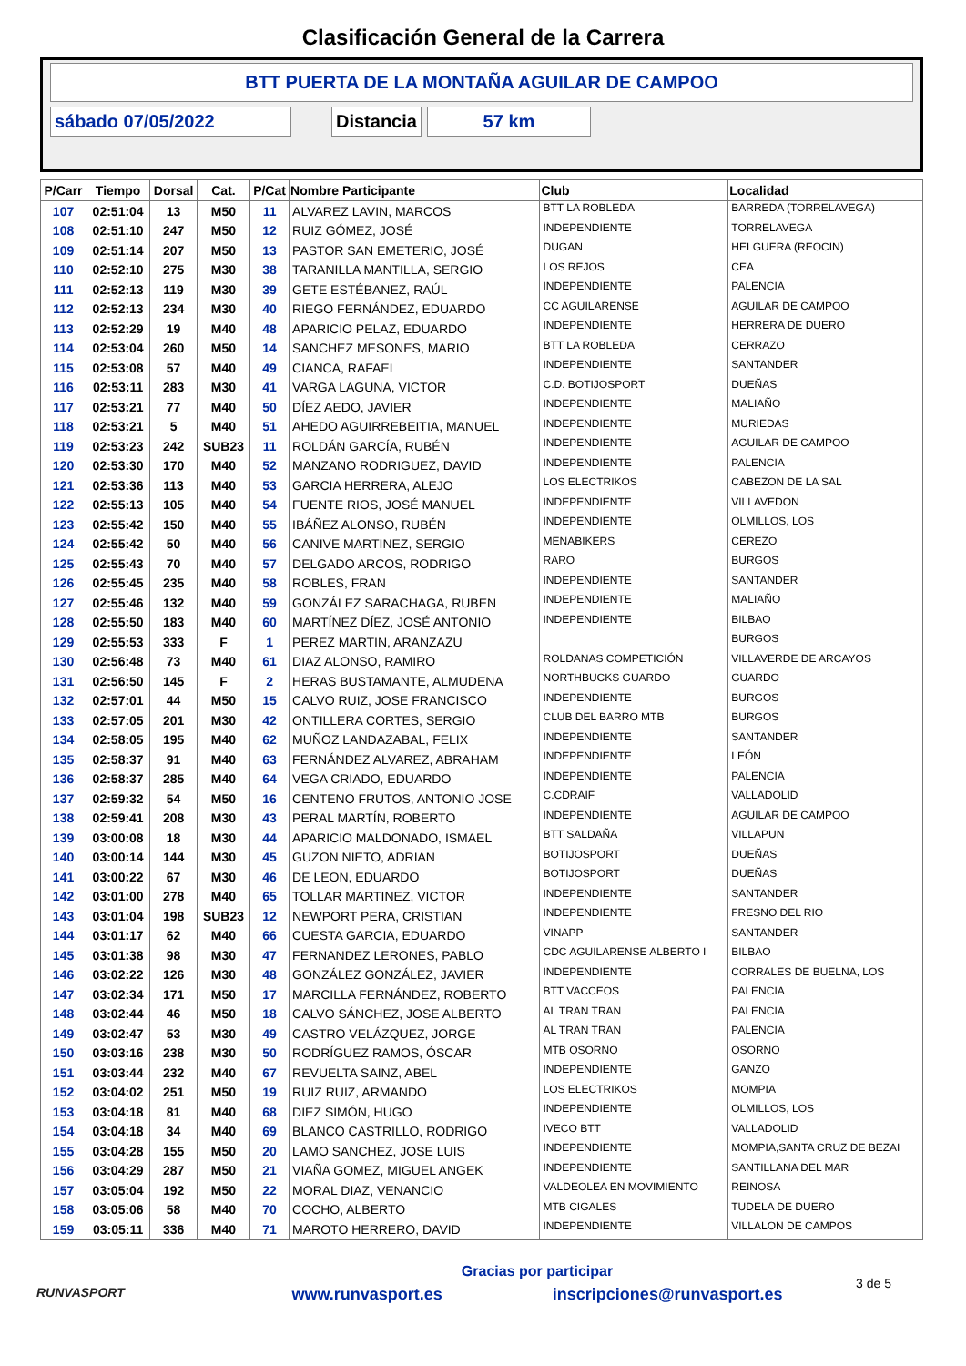Clasificación General de la Carrera
BTT PUERTA DE LA MONTAÑA AGUILAR DE CAMPOO
sábado 07/05/2022 Distancia 57 km
| P/Carr | Tiempo | Dorsal | Cat. | P/Cat | Nombre Participante | Club | Localidad |
| --- | --- | --- | --- | --- | --- | --- | --- |
| 107 | 02:51:04 | 13 | M50 | 11 | ALVAREZ LAVIN, MARCOS | BTT LA ROBLEDA | BARREDA (TORRELAVEGA) |
| 108 | 02:51:10 | 247 | M50 | 12 | RUIZ GÓMEZ, JOSÉ | INDEPENDIENTE | TORRELAVEGA |
| 109 | 02:51:14 | 207 | M50 | 13 | PASTOR SAN EMETERIO, JOSÉ | DUGAN | HELGUERA (REOCIN) |
| 110 | 02:52:10 | 275 | M30 | 38 | TARANILLA MANTILLA, SERGIO | LOS REJOS | CEA |
| 111 | 02:52:13 | 119 | M30 | 39 | GETE ESTÉBANEZ, RAÚL | INDEPENDIENTE | PALENCIA |
| 112 | 02:52:13 | 234 | M30 | 40 | RIEGO FERNÁNDEZ, EDUARDO | CC AGUILARENSE | AGUILAR DE CAMPOO |
| 113 | 02:52:29 | 19 | M40 | 48 | APARICIO PELAZ, EDUARDO | INDEPENDIENTE | HERRERA DE DUERO |
| 114 | 02:53:04 | 260 | M50 | 14 | SANCHEZ MESONES, MARIO | BTT LA ROBLEDA | CERRAZO |
| 115 | 02:53:08 | 57 | M40 | 49 | CIANCA, RAFAEL | INDEPENDIENTE | SANTANDER |
| 116 | 02:53:11 | 283 | M30 | 41 | VARGA LAGUNA, VICTOR | C.D. BOTIJOSPORT | DUEÑAS |
| 117 | 02:53:21 | 77 | M40 | 50 | DÍEZ AEDO, JAVIER | INDEPENDIENTE | MALIAÑO |
| 118 | 02:53:21 | 5 | M40 | 51 | AHEDO AGUIRREBEITIA, MANUEL | INDEPENDIENTE | MURIEDAS |
| 119 | 02:53:23 | 242 | SUB23 | 11 | ROLDÁN GARCÍA, RUBÉN | INDEPENDIENTE | AGUILAR DE CAMPOO |
| 120 | 02:53:30 | 170 | M40 | 52 | MANZANO RODRIGUEZ, DAVID | INDEPENDIENTE | PALENCIA |
| 121 | 02:53:36 | 113 | M40 | 53 | GARCIA HERRERA, ALEJO | LOS ELECTRIKOS | CABEZON DE LA SAL |
| 122 | 02:55:13 | 105 | M40 | 54 | FUENTE RIOS, JOSÉ MANUEL | INDEPENDIENTE | VILLAVEDON |
| 123 | 02:55:42 | 150 | M40 | 55 | IBÁÑEZ ALONSO, RUBÉN | INDEPENDIENTE | OLMILLOS, LOS |
| 124 | 02:55:42 | 50 | M40 | 56 | CANIVE MARTINEZ, SERGIO | MENABIKERS | CEREZO |
| 125 | 02:55:43 | 70 | M40 | 57 | DELGADO ARCOS, RODRIGO | RARO | BURGOS |
| 126 | 02:55:45 | 235 | M40 | 58 | ROBLES, FRAN | INDEPENDIENTE | SANTANDER |
| 127 | 02:55:46 | 132 | M40 | 59 | GONZÁLEZ SARACHAGA, RUBEN | INDEPENDIENTE | MALIAÑO |
| 128 | 02:55:50 | 183 | M40 | 60 | MARTÍNEZ DÍEZ, JOSÉ ANTONIO | INDEPENDIENTE | BILBAO |
| 129 | 02:55:53 | 333 | F | 1 | PEREZ MARTIN, ARANZAZU | | BURGOS |
| 130 | 02:56:48 | 73 | M40 | 61 | DIAZ ALONSO, RAMIRO | ROLDANAS COMPETICIÓN | VILLAVERDE DE ARCAYOS |
| 131 | 02:56:50 | 145 | F | 2 | HERAS BUSTAMANTE, ALMUDENA | NORTHBUCKS GUARDO | GUARDO |
| 132 | 02:57:01 | 44 | M50 | 15 | CALVO RUIZ, JOSE FRANCISCO | INDEPENDIENTE | BURGOS |
| 133 | 02:57:05 | 201 | M30 | 42 | ONTILLERA CORTES, SERGIO | CLUB DEL BARRO MTB | BURGOS |
| 134 | 02:58:05 | 195 | M40 | 62 | MUÑOZ LANDAZABAL, FELIX | INDEPENDIENTE | SANTANDER |
| 135 | 02:58:37 | 91 | M40 | 63 | FERNÁNDEZ ALVAREZ, ABRAHAM | INDEPENDIENTE | LEÓN |
| 136 | 02:58:37 | 285 | M40 | 64 | VEGA CRIADO, EDUARDO | INDEPENDIENTE | PALENCIA |
| 137 | 02:59:32 | 54 | M50 | 16 | CENTENO FRUTOS, ANTONIO JOSE | C.CDRAIF | VALLADOLID |
| 138 | 02:59:41 | 208 | M30 | 43 | PERAL MARTÍN, ROBERTO | INDEPENDIENTE | AGUILAR DE CAMPOO |
| 139 | 03:00:08 | 18 | M30 | 44 | APARICIO MALDONADO, ISMAEL | BTT SALDAÑA | VILLAPUN |
| 140 | 03:00:14 | 144 | M30 | 45 | GUZON NIETO, ADRIAN | BOTIJOSPORT | DUEÑAS |
| 141 | 03:00:22 | 67 | M30 | 46 | DE LEON, EDUARDO | BOTIJOSPORT | DUEÑAS |
| 142 | 03:01:00 | 278 | M40 | 65 | TOLLAR MARTINEZ, VICTOR | INDEPENDIENTE | SANTANDER |
| 143 | 03:01:04 | 198 | SUB23 | 12 | NEWPORT PERA, CRISTIAN | INDEPENDIENTE | FRESNO DEL RIO |
| 144 | 03:01:17 | 62 | M40 | 66 | CUESTA GARCIA, EDUARDO | VINAPP | SANTANDER |
| 145 | 03:01:38 | 98 | M30 | 47 | FERNANDEZ LERONES, PABLO | CDC AGUILARENSE ALBERTO I | BILBAO |
| 146 | 03:02:22 | 126 | M30 | 48 | GONZÁLEZ GONZÁLEZ, JAVIER | INDEPENDIENTE | CORRALES DE BUELNA, LOS |
| 147 | 03:02:34 | 171 | M50 | 17 | MARCILLA FERNÁNDEZ, ROBERTO | BTT VACCEOS | PALENCIA |
| 148 | 03:02:44 | 46 | M50 | 18 | CALVO SÁNCHEZ, JOSE ALBERTO | AL TRAN TRAN | PALENCIA |
| 149 | 03:02:47 | 53 | M30 | 49 | CASTRO VELÁZQUEZ, JORGE | AL TRAN TRAN | PALENCIA |
| 150 | 03:03:16 | 238 | M30 | 50 | RODRÍGUEZ RAMOS, ÓSCAR | MTB OSORNO | OSORNO |
| 151 | 03:03:44 | 232 | M40 | 67 | REVUELTA SAINZ, ABEL | INDEPENDIENTE | GANZO |
| 152 | 03:04:02 | 251 | M50 | 19 | RUIZ RUIZ, ARMANDO | LOS ELECTRIKOS | MOMPIA |
| 153 | 03:04:18 | 81 | M40 | 68 | DIEZ SIMÓN, HUGO | INDEPENDIENTE | OLMILLOS, LOS |
| 154 | 03:04:18 | 34 | M40 | 69 | BLANCO CASTRILLO, RODRIGO | IVECO BTT | VALLADOLID |
| 155 | 03:04:28 | 155 | M50 | 20 | LAMO SANCHEZ, JOSE LUIS | INDEPENDIENTE | MOMPIA,SANTA CRUZ DE BEZAI |
| 156 | 03:04:29 | 287 | M50 | 21 | VIAÑA GOMEZ, MIGUEL ANGEK | INDEPENDIENTE | SANTILLANA DEL MAR |
| 157 | 03:05:04 | 192 | M50 | 22 | MORAL DIAZ, VENANCIO | VALDEOLEA EN MOVIMIENTO | REINOSA |
| 158 | 03:05:06 | 58 | M40 | 70 | COCHO, ALBERTO | MTB CIGALES | TUDELA DE DUERO |
| 159 | 03:05:11 | 336 | M40 | 71 | MAROTO HERRERO, DAVID | INDEPENDIENTE | VILLALON DE CAMPOS |
RUNVASPORT
Gracias por participar
www.runvasport.es inscripciones@runvasport.es
3 de 5